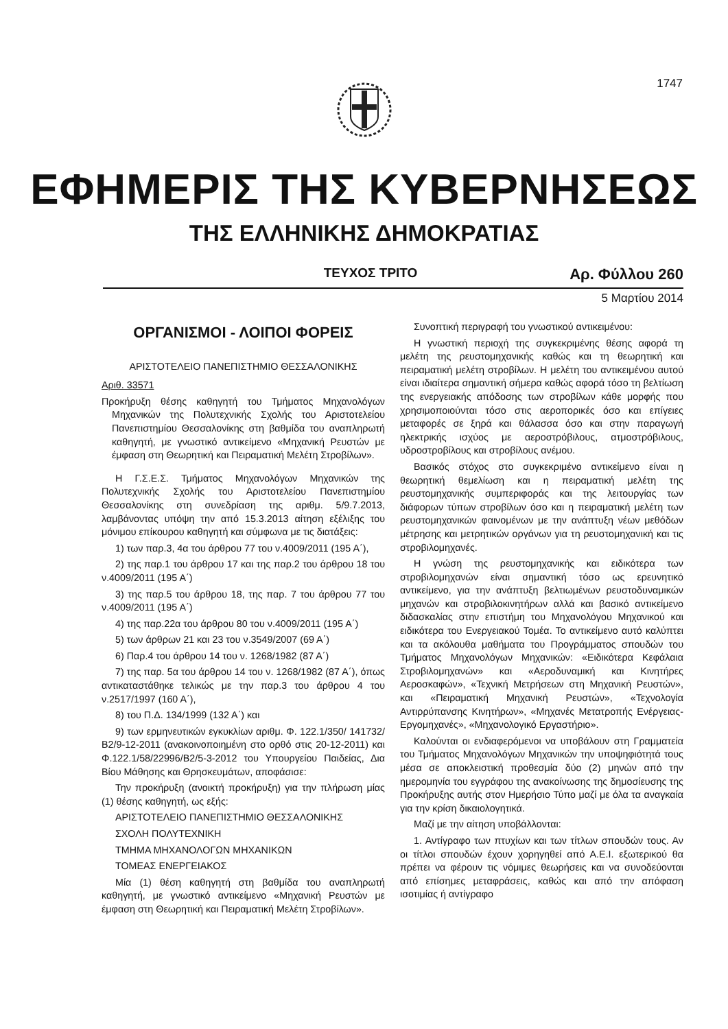1747
ΕΦΗΜΕΡΙΣ ΤΗΣ ΚΥΒΕΡΝΗΣΕΩΣ
ΤΗΣ ΕΛΛΗΝΙΚΗΣ ΔΗΜΟΚΡΑΤΙΑΣ
ΤΕΥΧΟΣ ΤΡΙΤΟ
Αρ. Φύλλου 260
5 Μαρτίου 2014
ΟΡΓΑΝΙΣΜΟΙ - ΛΟΙΠΟΙ ΦΟΡΕΙΣ
ΑΡΙΣΤΟΤΕΛΕΙΟ ΠΑΝΕΠΙΣΤΗΜΙΟ ΘΕΣΣΑΛΟΝΙΚΗΣ
Αριθ. 33571
Προκήρυξη θέσης καθηγητή του Τμήματος Μηχανολόγων Μηχανικών της Πολυτεχνικής Σχολής του Αριστοτελείου Πανεπιστημίου Θεσσαλονίκης στη βαθμίδα του αναπληρωτή καθηγητή, με γνωστικό αντικείμενο «Μηχανική Ρευστών με έμφαση στη Θεωρητική και Πειραματική Μελέτη Στροβίλων».
Η Γ.Σ.Ε.Σ. Τμήματος Μηχανολόγων Μηχανικών της Πολυτεχνικής Σχολής του Αριστοτελείου Πανεπιστημίου Θεσσαλονίκης στη συνεδρίαση της αριθμ. 5/9.7.2013, λαμβάνοντας υπόψη την από 15.3.2013 αίτηση εξέλιξης του μόνιμου επίκουρου καθηγητή και σύμφωνα με τις διατάξεις:
1) των παρ.3, 4α του άρθρου 77 του ν.4009/2011 (195 Α΄),
2) της παρ.1 του άρθρου 17 και της παρ.2 του άρθρου 18 του ν.4009/2011 (195 Α΄)
3) της παρ.5 του άρθρου 18, της παρ. 7 του άρθρου 77 του ν.4009/2011 (195 Α΄)
4) της παρ.22α του άρθρου 80 του ν.4009/2011 (195 Α΄)
5) των άρθρων 21 και 23 του ν.3549/2007 (69 Α΄)
6) Παρ.4 του άρθρου 14 του ν. 1268/1982 (87 Α΄)
7) της παρ. 5α του άρθρου 14 του ν. 1268/1982 (87 Α΄), όπως αντικαταστάθηκε τελικώς με την παρ.3 του άρθρου 4 του ν.2517/1997 (160 Α΄),
8) του Π.Δ. 134/1999 (132 Α΄) και
9) των ερμηνευτικών εγκυκλίων αριθμ. Φ. 122.1/350/ 141732/ Β2/9-12-2011 (ανακοινοποιημένη στο ορθό στις 20-12-2011) και Φ.122.1/58/22996/Β2/5-3-2012 του Υπουργείου Παιδείας, Δια Βίου Μάθησης και Θρησκευμάτων, αποφάσισε:
Την προκήρυξη (ανοικτή προκήρυξη) για την πλήρωση μίας (1) θέσης καθηγητή, ως εξής:
ΑΡΙΣΤΟΤΕΛΕΙΟ ΠΑΝΕΠΙΣΤΗΜΙΟ ΘΕΣΣΑΛΟΝΙΚΗΣ
ΣΧΟΛΗ ΠΟΛΥΤΕΧΝΙΚΗ
ΤΜΗΜΑ ΜΗΧΑΝΟΛΟΓΩΝ ΜΗΧΑΝΙΚΩΝ
ΤΟΜΕΑΣ ΕΝΕΡΓΕΙΑΚΟΣ
Μία (1) θέση καθηγητή στη βαθμίδα του αναπληρωτή καθηγητή, με γνωστικό αντικείμενο «Μηχανική Ρευστών με έμφαση στη Θεωρητική και Πειραματική Μελέτη Στροβίλων».
Συνοπτική περιγραφή του γνωστικού αντικειμένου:
Η γνωστική περιοχή της συγκεκριμένης θέσης αφορά τη μελέτη της ρευστομηχανικής καθώς και τη θεωρητική και πειραματική μελέτη στροβίλων. Η μελέτη του αντικειμένου αυτού είναι ιδιαίτερα σημαντική σήμερα καθώς αφορά τόσο τη βελτίωση της ενεργειακής απόδοσης των στροβίλων κάθε μορφής που χρησιμοποιούνται τόσο στις αεροπορικές όσο και επίγειες μεταφορές σε ξηρά και θάλασσα όσο και στην παραγωγή ηλεκτρικής ισχύος με αεροστρόβιλους, ατμοστρόβιλους, υδροστροβίλους και στροβίλους ανέμου.
Βασικός στόχος στο συγκεκριμένο αντικείμενο είναι η θεωρητική θεμελίωση και η πειραματική μελέτη της ρευστομηχανικής συμπεριφοράς και της λειτουργίας των διάφορων τύπων στροβίλων όσο και η πειραματική μελέτη των ρευστομηχανικών φαινομένων με την ανάπτυξη νέων μεθόδων μέτρησης και μετρητικών οργάνων για τη ρευστομηχανική και τις στροβιλομηχανές.
Η γνώση της ρευστομηχανικής και ειδικότερα των στροβιλομηχανών είναι σημαντική τόσο ως ερευνητικό αντικείμενο, για την ανάπτυξη βελτιωμένων ρευστοδυναμικών μηχανών και στροβιλοκινητήρων αλλά και βασικό αντικείμενο διδασκαλίας στην επιστήμη του Μηχανολόγου Μηχανικού και ειδικότερα του Ενεργειακού Τομέα. Το αντικείμενο αυτό καλύπτει και τα ακόλουθα μαθήματα του Προγράμματος σπουδών του Τμήματος Μηχανολόγων Μηχανικών: «Ειδικότερα Κεφάλαια Στροβιλομηχανών» και «Αεροδυναμική και Κινητήρες Αεροσκαφών», «Τεχνική Μετρήσεων στη Μηχανική Ρευστών», και «Πειραματική Μηχανική Ρευστών», «Τεχνολογία Αντιρρύπανσης Κινητήρων», «Μηχανές Μετατροπής Ενέργειας-Εργομηχανές», «Μηχανολογικό Εργαστήριο».
Καλούνται οι ενδιαφερόμενοι να υποβάλουν στη Γραμματεία του Τμήματος Μηχανολόγων Μηχανικών την υποψηφιότητά τους μέσα σε αποκλειστική προθεσμία δύο (2) μηνών από την ημερομηνία του εγγράφου της ανακοίνωσης της δημοσίευσης της Προκήρυξης αυτής στον Ημερήσιο Τύπο μαζί με όλα τα αναγκαία για την κρίση δικαιολογητικά.
Μαζί με την αίτηση υποβάλλονται:
1. Αντίγραφο των πτυχίων και των τίτλων σπουδών τους. Αν οι τίτλοι σπουδών έχουν χορηγηθεί από Α.Ε.Ι. εξωτερικού θα πρέπει να φέρουν τις νόμιμες θεωρήσεις και να συνοδεύονται από επίσημες μεταφράσεις, καθώς και από την απόφαση ισοτιμίας ή αντίγραφο